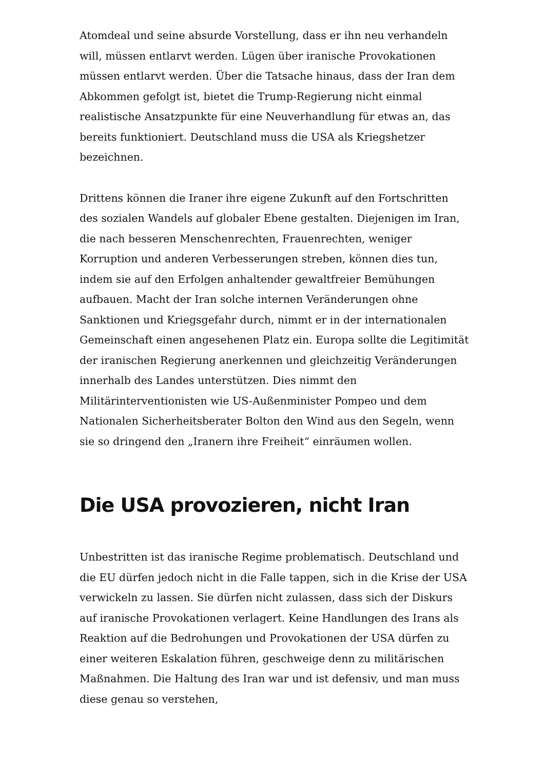Atomdeal und seine absurde Vorstellung, dass er ihn neu verhandeln will, müssen entlarvt werden. Lügen über iranische Provokationen müssen entlarvt werden. Über die Tatsache hinaus, dass der Iran dem Abkommen gefolgt ist, bietet die Trump-Regierung nicht einmal realistische Ansatzpunkte für eine Neuverhandlung für etwas an, das bereits funktioniert. Deutschland muss die USA als Kriegshetzer bezeichnen.
Drittens können die Iraner ihre eigene Zukunft auf den Fortschritten des sozialen Wandels auf globaler Ebene gestalten. Diejenigen im Iran, die nach besseren Menschenrechten, Frauenrechten, weniger Korruption und anderen Verbesserungen streben, können dies tun, indem sie auf den Erfolgen anhaltender gewaltfreier Bemühungen aufbauen. Macht der Iran solche internen Veränderungen ohne Sanktionen und Kriegsgefahr durch, nimmt er in der internationalen Gemeinschaft einen angesehenen Platz ein. Europa sollte die Legitimität der iranischen Regierung anerkennen und gleichzeitig Veränderungen innerhalb des Landes unterstützen. Dies nimmt den Militärinterventionisten wie US-Außenminister Pompeo und dem Nationalen Sicherheitsberater Bolton den Wind aus den Segeln, wenn sie so dringend den „Iranern ihre Freiheit“ einräumen wollen.
Die USA provozieren, nicht Iran
Unbestritten ist das iranische Regime problematisch. Deutschland und die EU dürfen jedoch nicht in die Falle tappen, sich in die Krise der USA verwickeln zu lassen. Sie dürfen nicht zulassen, dass sich der Diskurs auf iranische Provokationen verlagert. Keine Handlungen des Irans als Reaktion auf die Bedrohungen und Provokationen der USA dürfen zu einer weiteren Eskalation führen, geschweige denn zu militärischen Maßnahmen. Die Haltung des Iran war und ist defensiv, und man muss diese genau so verstehen,